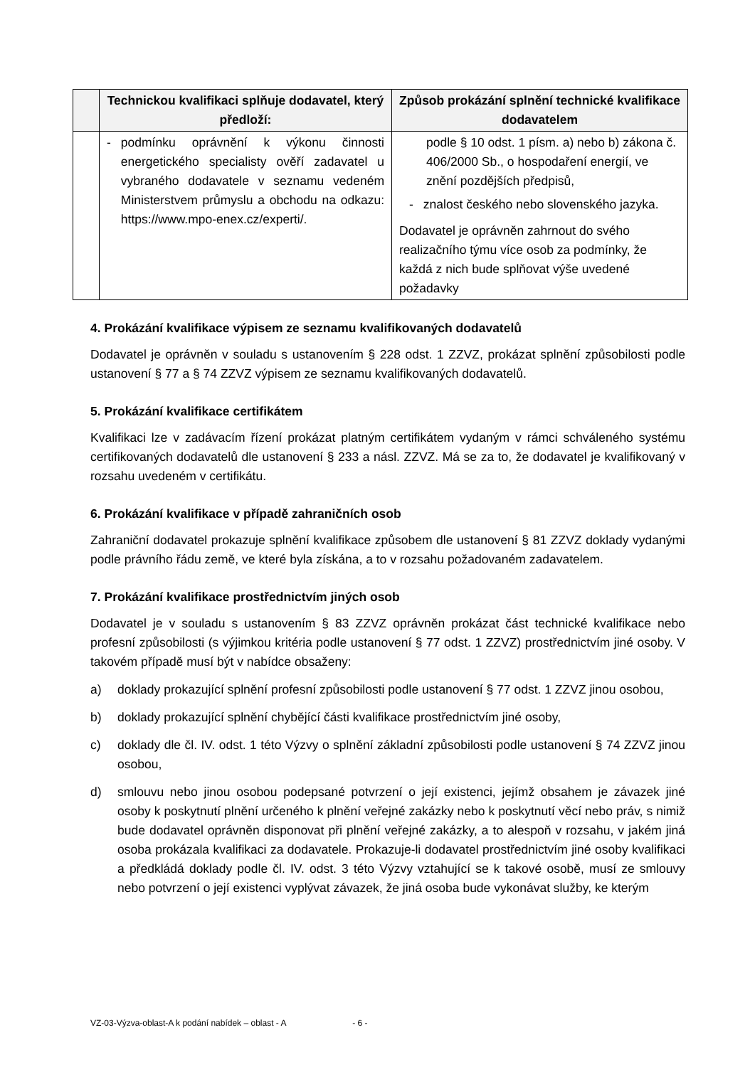| | Technickou kvalifikaci splňuje dodavatel, který předloží: | Způsob prokázání splnění technické kvalifikace dodavatelem |
| --- | --- | --- |
| | - podmínku oprávnění k výkonu činnosti energetického specialisty ověří zadavatel u vybraného dodavatele v seznamu vedeném Ministerstvem průmyslu a obchodu na odkazu: https://www.mpo-enex.cz/experti/. | podle § 10 odst. 1 písm. a) nebo b) zákona č. 406/2000 Sb., o hospodaření energií, ve znění pozdějších předpisů, - znalost českého nebo slovenského jazyka. Dodavatel je oprávněn zahrnout do svého realizačního týmu více osob za podmínky, že každá z nich bude splňovat výše uvedené požadavky |
4. Prokázání kvalifikace výpisem ze seznamu kvalifikovaných dodavatelů
Dodavatel je oprávněn v souladu s ustanovením § 228 odst. 1 ZZVZ, prokázat splnění způsobilosti podle ustanovení § 77 a § 74 ZZVZ výpisem ze seznamu kvalifikovaných dodavatelů.
5. Prokázání kvalifikace certifikátem
Kvalifikaci lze v zadávacím řízení prokázat platným certifikátem vydaným v rámci schváleného systému certifikovaných dodavatelů dle ustanovení § 233 a násl. ZZVZ. Má se za to, že dodavatel je kvalifikovaný v rozsahu uvedeném v certifikátu.
6. Prokázání kvalifikace v případě zahraničních osob
Zahraniční dodavatel prokazuje splnění kvalifikace způsobem dle ustanovení § 81 ZZVZ doklady vydanými podle právního řádu země, ve které byla získána, a to v rozsahu požadovaném zadavatelem.
7. Prokázání kvalifikace prostřednictvím jiných osob
Dodavatel je v souladu s ustanovením § 83 ZZVZ oprávněn prokázat část technické kvalifikace nebo profesní způsobilosti (s výjimkou kritéria podle ustanovení § 77 odst. 1 ZZVZ) prostřednictvím jiné osoby. V takovém případě musí být v nabídce obsaženy:
a) doklady prokazující splnění profesní způsobilosti podle ustanovení § 77 odst. 1 ZZVZ jinou osobou,
b) doklady prokazující splnění chybějící části kvalifikace prostřednictvím jiné osoby,
c) doklady dle čl. IV. odst. 1 této Výzvy o splnění základní způsobilosti podle ustanovení § 74 ZZVZ jinou osobou,
d) smlouvu nebo jinou osobou podepsané potvrzení o její existenci, jejímž obsahem je závazek jiné osoby k poskytnutí plnění určeného k plnění veřejné zakázky nebo k poskytnutí věcí nebo práv, s nimiž bude dodavatel oprávněn disponovat při plnění veřejné zakázky, a to alespoň v rozsahu, v jakém jiná osoba prokázala kvalifikaci za dodavatele. Prokazuje-li dodavatel prostřednictvím jiné osoby kvalifikaci a předkládá doklady podle čl. IV. odst. 3 této Výzvy vztahující se k takové osobě, musí ze smlouvy nebo potvrzení o její existenci vyplývat závazek, že jiná osoba bude vykonávat služby, ke kterým
VZ-03-Výzva-oblast-A k podání nabídek – oblast - A - 6 -